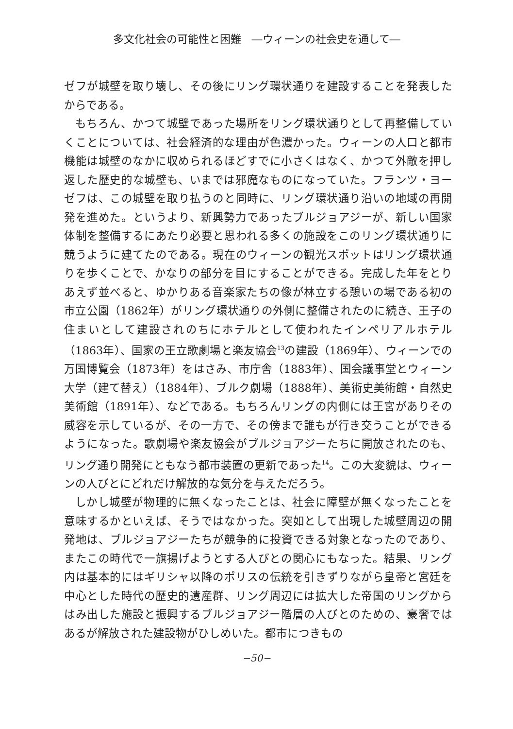多文化社会の可能性と困難　―ウィーンの社会史を通して―
ゼフが城壁を取り壊し、その後にリング環状通りを建設することを発表したからである。
もちろん、かつて城壁であった場所をリング環状通りとして再整備していくことについては、社会経済的な理由が色濃かった。ウィーンの人口と都市機能は城壁のなかに収められるほどすでに小さくはなく、かつて外敵を押し返した歴史的な城壁も、いまでは邪魔なものになっていた。フランツ・ヨーゼフは、この城壁を取り払うのと同時に、リング環状通り沿いの地域の再開発を進めた。というより、新興勢力であったブルジョアジーが、新しい国家体制を整備するにあたり必要と思われる多くの施設をこのリング環状通りに競うように建てたのである。現在のウィーンの観光スポットはリング環状通りを歩くことで、かなりの部分を目にすることができる。完成した年をとりあえず並べると、ゆかりある音楽家たちの像が林立する憩いの場である初の市立公園（1862年）がリング環状通りの外側に整備されたのに続き、王子の住まいとして建設されのちにホテルとして使われたインペリアルホテル（1863年）、国家の王立歌劇場と楽友協会<sup>13</sup>の建設（1869年）、ウィーンでの万国博覧会（1873年）をはさみ、市庁舎（1883年）、国会議事堂とウィーン大学（建て替え）（1884年）、ブルク劇場（1888年）、美術史美術館・自然史美術館（1891年）、などである。もちろんリングの内側には王宮がありその威容を示しているが、その一方で、その傍まで誰もが行き交うことができるようになった。歌劇場や楽友協会がブルジョアジーたちに開放されたのも、リング通り開発にともなう都市装置の更新であった<sup>14</sup>。この大変貌は、ウィーンの人びとにどれだけ解放的な気分を与えただろう。
しかし城壁が物理的に無くなったことは、社会に障壁が無くなったことを意味するかといえば、そうではなかった。突如として出現した城壁周辺の開発地は、ブルジョアジーたちが競争的に投資できる対象となったのであり、またこの時代で一旗揚げようとする人びとの関心にもなった。結果、リング内は基本的にはギリシャ以降のポリスの伝統を引きずりながら皇帝と宮廷を中心とした時代の歴史的遺産群、リング周辺には拡大した帝国のリングからはみ出した施設と振興するブルジョアジー階層の人びとのための、豪奢ではあるが解放された建設物がひしめいた。都市につきもの
−50−